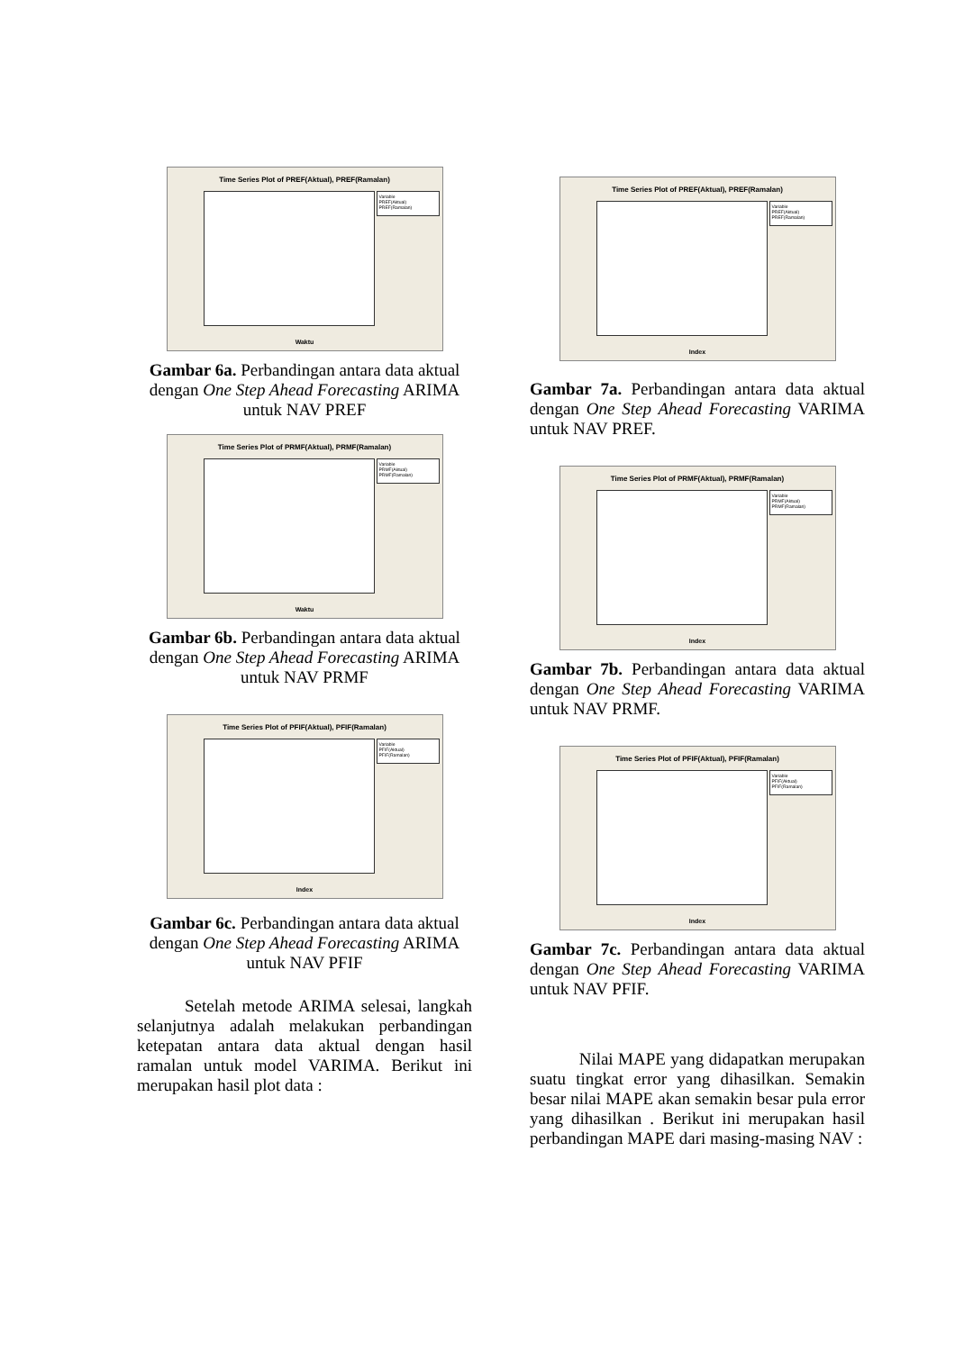Time Series Plot of PREF(Aktual), PREF(Ramalan)
Variable
PREF(Aktual)
PREF(Ramalan)
Waktu
Gambar 6a. Perbandingan antara data aktual dengan One Step Ahead Forecasting ARIMA untuk NAV PREF
Time Series Plot of PRMF(Aktual), PRMF(Ramalan)
Variable
PRMF(Aktual)
PRMF(Ramalan)
Waktu
Gambar 6b. Perbandingan antara data aktual dengan One Step Ahead Forecasting ARIMA untuk NAV PRMF
Time Series Plot of PFIF(Aktual), PFIF(Ramalan)
Variable
PFIF(Aktual)
PFIF(Ramalan)
Index
Gambar 6c. Perbandingan antara data aktual dengan One Step Ahead Forecasting ARIMA untuk NAV PFIF
Setelah metode ARIMA selesai, langkah selanjutnya adalah melakukan perbandingan ketepatan antara data aktual dengan hasil ramalan untuk model VARIMA. Berikut ini merupakan hasil plot data :
Time Series Plot of PREF(Aktual), PREF(Ramalan)
Variable
PREF(Aktual)
PREF(Ramalan)
Index
Gambar 7a. Perbandingan antara data aktual dengan One Step Ahead Forecasting VARIMA untuk NAV PREF.
Time Series Plot of PRMF(Aktual), PRMF(Ramalan)
Variable
PRMF(Aktual)
PRMF(Ramalan)
Index
Gambar 7b. Perbandingan antara data aktual dengan One Step Ahead Forecasting VARIMA untuk NAV PRMF.
Time Series Plot of PFIF(Aktual), PFIF(Ramalan)
Variable
PFIF(Aktual)
PFIF(Ramalan)
Index
Gambar 7c. Perbandingan antara data aktual dengan One Step Ahead Forecasting VARIMA untuk NAV PFIF.
Nilai MAPE yang didapatkan merupakan suatu tingkat error yang dihasilkan. Semakin besar nilai MAPE akan semakin besar pula error yang dihasilkan . Berikut ini merupakan hasil perbandingan MAPE dari masing-masing NAV :